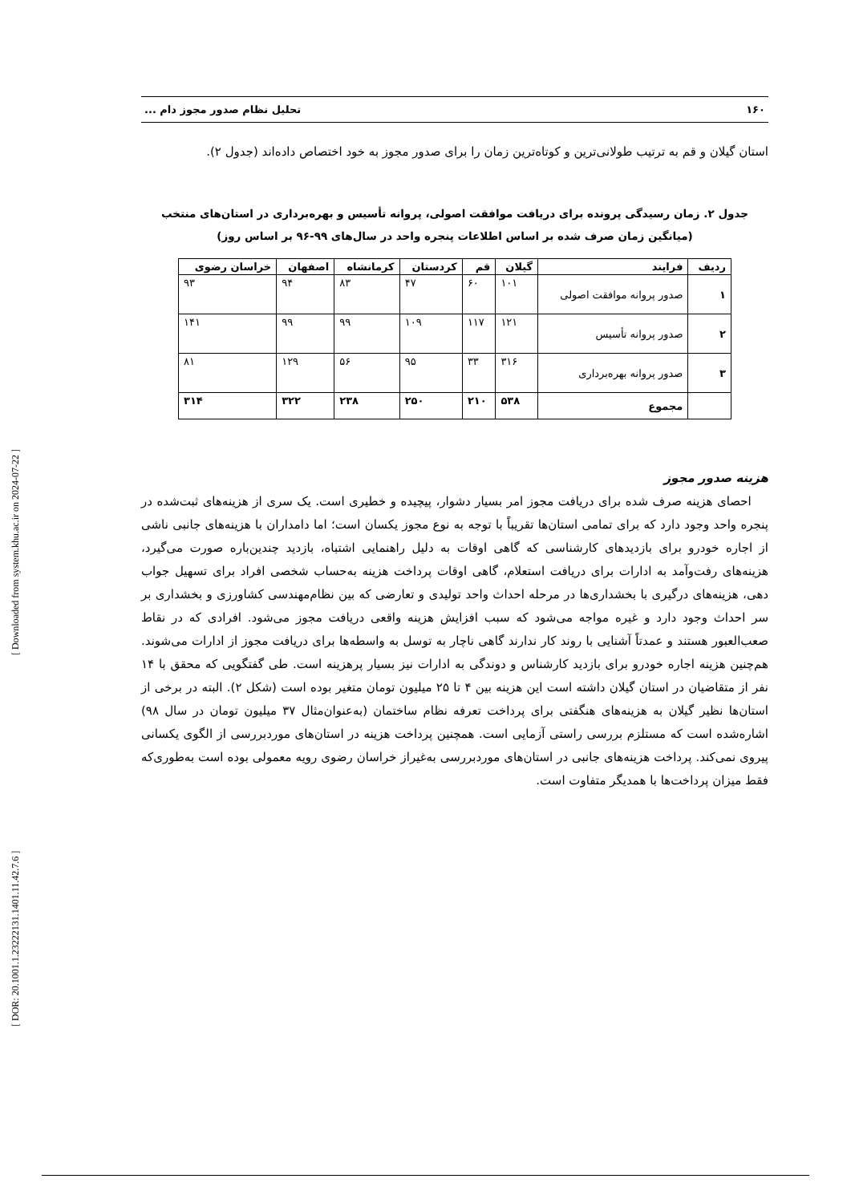۱۶۰ تحلیل نظام صدور مجوز دام ...
استان گیلان و قم به ترتیب طولانی‌ترین و کوتاه‌ترین زمان را برای صدور مجوز به خود اختصاص داده‌اند (جدول ۲).
جدول ۲. زمان رسیدگی پرونده برای دریافت موافقت اصولی، پروانه تأسیس و بهره‌برداری در استان‌های منتخب
(میانگین زمان صرف شده بر اساس اطلاعات پنجره واحد در سال‌های ۹۹-۹۶ بر اساس روز)
| ردیف | فرایند | گیلان | قم | کردستان | کرمانشاه | اصفهان | خراسان رضوی |
| --- | --- | --- | --- | --- | --- | --- | --- |
| ۱ | صدور پروانه موافقت اصولی | ۱۰۱ | ۶۰ | ۴۷ | ۸۳ | ۹۴ | ۹۳ |
| ۲ | صدور پروانه تأسیس | ۱۲۱ | ۱۱۷ | ۱۰۹ | ۹۹ | ۹۹ | ۱۴۱ |
| ۳ | صدور پروانه بهره‌برداری | ۳۱۶ | ۳۳ | ۹۵ | ۵۶ | ۱۲۹ | ۸۱ |
| | مجموع | ۵۳۸ | ۲۱۰ | ۲۵۰ | ۲۳۸ | ۳۲۲ | ۳۱۴ |
هزینه صدور مجوز
احصای هزینه صرف شده برای دریافت مجوز امر بسیار دشوار، پیچیده و خطیری است. یک سری از هزینه‌های ثبت‌شده در پنجره واحد وجود دارد که برای تمامی استان‌ها تقریباً با توجه به نوع مجوز یکسان است؛ اما دامداران با هزینه‌های جانبی ناشی از اجاره خودرو برای بازدیدهای کارشناسی که گاهی اوقات به دلیل راهنمایی اشتباه، بازدید چندین‌باره صورت می‌گیرد، هزینه‌های رفت‌وآمد به ادارات برای دریافت استعلام، گاهی اوقات پرداخت هزینه به‌حساب شخصی افراد برای تسهیل جواب دهی، هزینه‌های درگیری با بخشداری‌ها در مرحله احداث واحد تولیدی و تعارضی که بین نظام‌مهندسی کشاورزی و بخشداری بر سر احداث وجود دارد و غیره مواجه می‌شود که سبب افزایش هزینه واقعی دریافت مجوز می‌شود. افرادی که در نقاط صعب‌العبور هستند و عمدتاً آشنایی با روند کار ندارند گاهی ناچار به توسل به واسطه‌ها برای دریافت مجوز از ادارات می‌شوند. هم‌چنین هزینه اجاره خودرو برای بازدید کارشناس و دوندگی به ادارات نیز بسیار پرهزینه است. طی گفتگویی که محقق با ۱۴ نفر از متقاضیان در استان گیلان داشته است این هزینه بین ۴ تا ۲۵ میلیون تومان متغیر بوده است (شکل ۲). البته در برخی از استان‌ها نظیر گیلان به هزینه‌های هنگفتی برای پرداخت تعرفه نظام ساختمان (به‌عنوان‌مثال ۳۷ میلیون تومان در سال ۹۸) اشاره‌شده است که مستلزم بررسی راستی آزمایی است. همچنین پرداخت هزینه در استان‌های موردبررسی از الگوی یکسانی پیروی نمی‌کند. پرداخت هزینه‌های جانبی در استان‌های موردبررسی به‌غیراز خراسان رضوی رویه معمولی بوده است به‌طوری‌که فقط میزان پرداخت‌ها با همدیگر متفاوت است.
[ DOR: 20.1001.1.23222131.1401.11.42.7.6 ] [ Downloaded from system.khu.ac.ir on 2024-07-22 ]